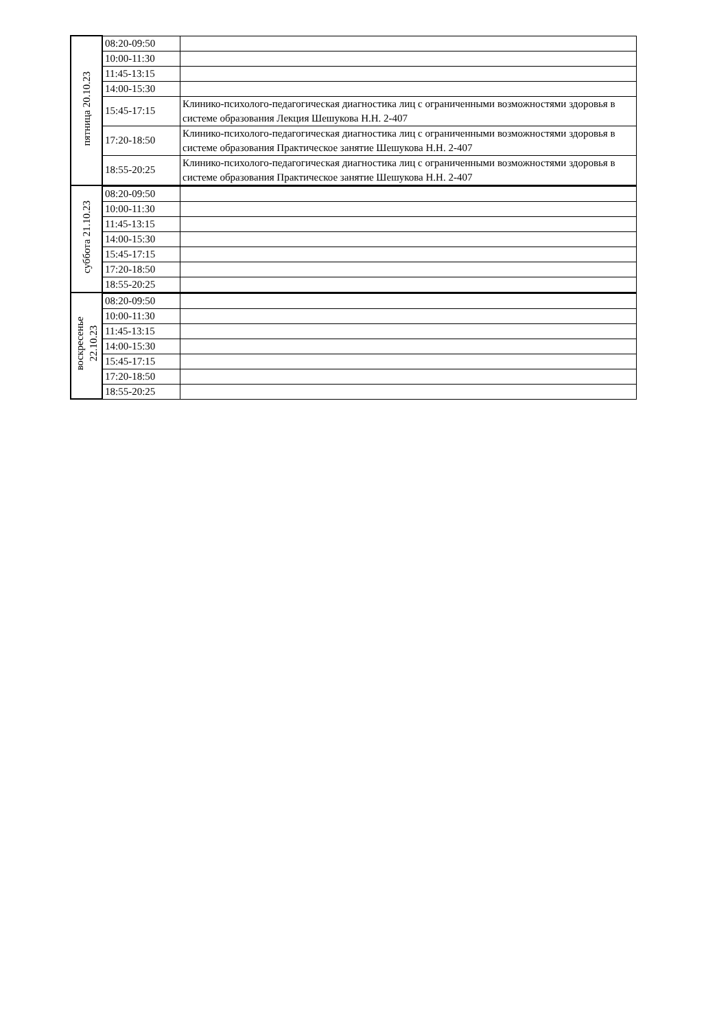| пятница 20.10.23 | 08:20-09:50 | |
| | 10:00-11:30 | |
| | 11:45-13:15 | |
| | 14:00-15:30 | |
| | 15:45-17:15 | Клинико-психолого-педагогическая диагностика лиц с ограниченными возможностями здоровья в системе образования Лекция Шешукова Н.Н. 2-407 |
| | 17:20-18:50 | Клинико-психолого-педагогическая диагностика лиц с ограниченными возможностями здоровья в системе образования Практическое занятие Шешукова Н.Н. 2-407 |
| | 18:55-20:25 | Клинико-психолого-педагогическая диагностика лиц с ограниченными возможностями здоровья в системе образования Практическое занятие Шешукова Н.Н. 2-407 |
| суббота 21.10.23 | 08:20-09:50 | |
| | 10:00-11:30 | |
| | 11:45-13:15 | |
| | 14:00-15:30 | |
| | 15:45-17:15 | |
| | 17:20-18:50 | |
| | 18:55-20:25 | |
| воскресенье 22.10.23 | 08:20-09:50 | |
| | 10:00-11:30 | |
| | 11:45-13:15 | |
| | 14:00-15:30 | |
| | 15:45-17:15 | |
| | 17:20-18:50 | |
| | 18:55-20:25 | |